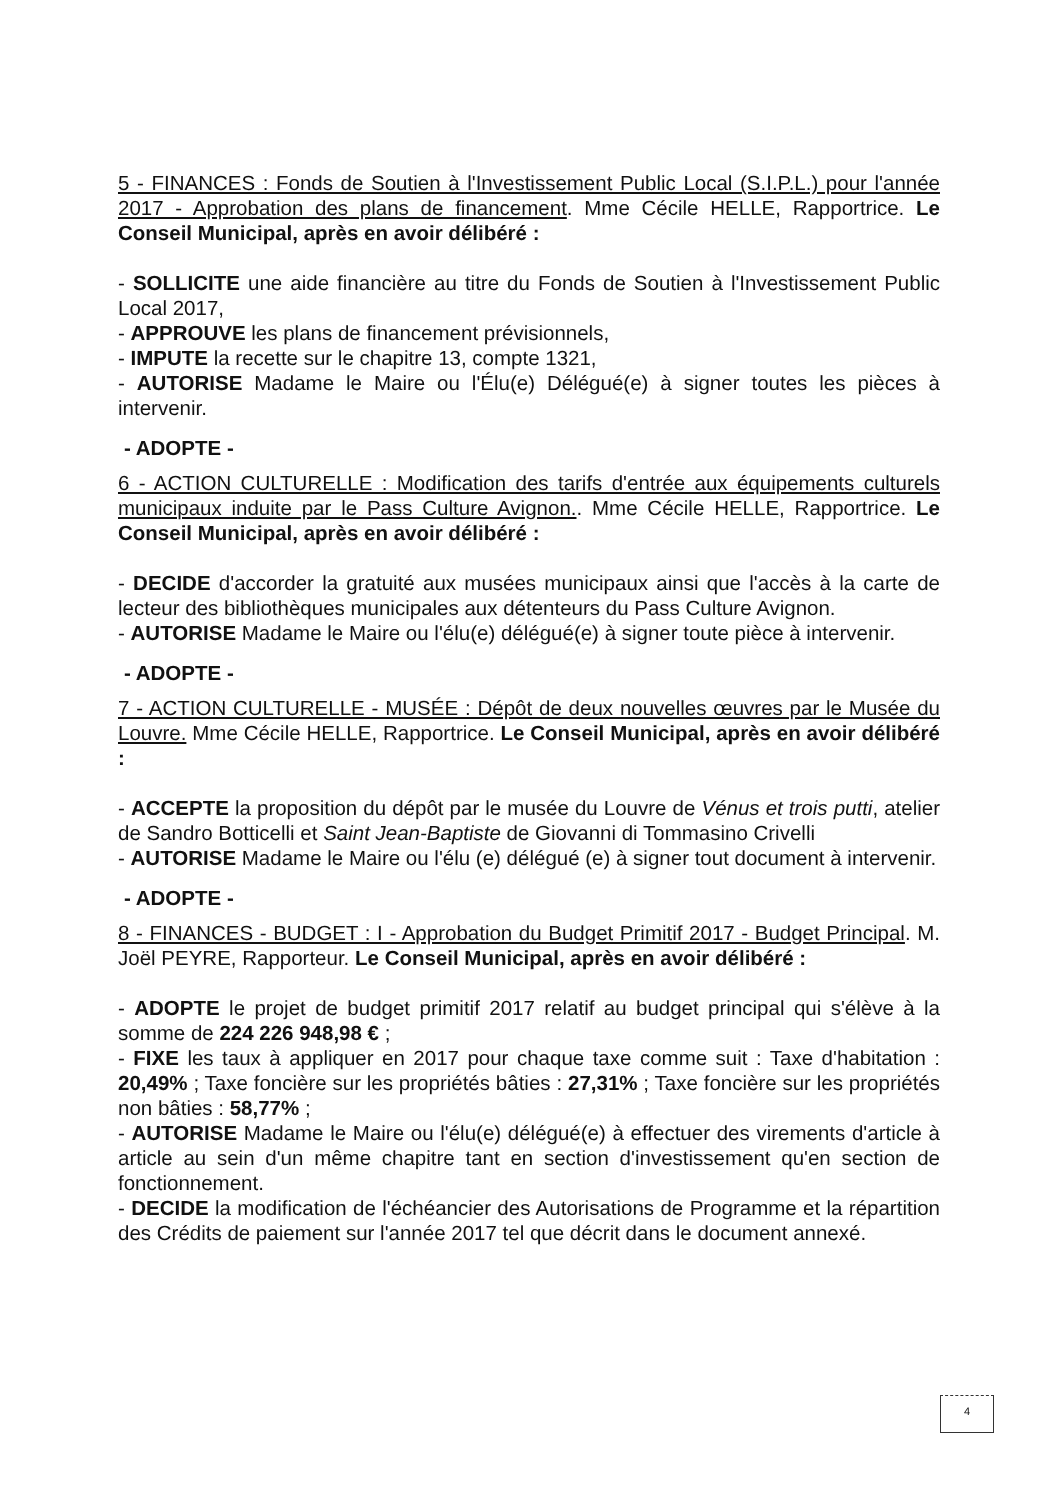5 - FINANCES : Fonds de Soutien à l'Investissement Public Local (S.I.P.L.) pour l'année 2017 - Approbation des plans de financement. Mme Cécile HELLE, Rapportrice. Le Conseil Municipal, après en avoir délibéré :
- SOLLICITE une aide financière au titre du Fonds de Soutien à l'Investissement Public Local 2017,
- APPROUVE les plans de financement prévisionnels,
- IMPUTE la recette sur le chapitre 13, compte 1321,
- AUTORISE Madame le Maire ou l'Élu(e) Délégué(e) à signer toutes les pièces à intervenir.
- ADOPTE -
6 - ACTION CULTURELLE : Modification des tarifs d'entrée aux équipements culturels municipaux induite par le Pass Culture Avignon.. Mme Cécile HELLE, Rapportrice. Le Conseil Municipal, après en avoir délibéré :
- DECIDE d'accorder la gratuité aux musées municipaux ainsi que l'accès à la carte de lecteur des bibliothèques municipales aux détenteurs du Pass Culture Avignon.
- AUTORISE Madame le Maire ou l'élu(e) délégué(e) à signer toute pièce à intervenir.
- ADOPTE -
7 - ACTION CULTURELLE - MUSÉE : Dépôt de deux nouvelles œuvres par le Musée du Louvre. Mme Cécile HELLE, Rapportrice. Le Conseil Municipal, après en avoir délibéré :
- ACCEPTE la proposition du dépôt par le musée du Louvre de Vénus et trois putti, atelier de Sandro Botticelli et Saint Jean-Baptiste de Giovanni di Tommasino Crivelli
- AUTORISE Madame le Maire ou l'élu (e) délégué (e) à signer tout document à intervenir.
- ADOPTE -
8 - FINANCES - BUDGET : I - Approbation du Budget Primitif 2017 - Budget Principal. M. Joël PEYRE, Rapporteur. Le Conseil Municipal, après en avoir délibéré :
- ADOPTE le projet de budget primitif 2017 relatif au budget principal qui s'élève à la somme de 224 226 948,98 € ;
- FIXE les taux à appliquer en 2017 pour chaque taxe comme suit : Taxe d'habitation : 20,49% ; Taxe foncière sur les propriétés bâties : 27,31% ; Taxe foncière sur les propriétés non bâties : 58,77% ;
- AUTORISE Madame le Maire ou l'élu(e) délégué(e) à effectuer des virements d'article à article au sein d'un même chapitre tant en section d'investissement qu'en section de fonctionnement.
- DECIDE la modification de l'échéancier des Autorisations de Programme et la répartition des Crédits de paiement sur l'année 2017 tel que décrit dans le document annexé.
4